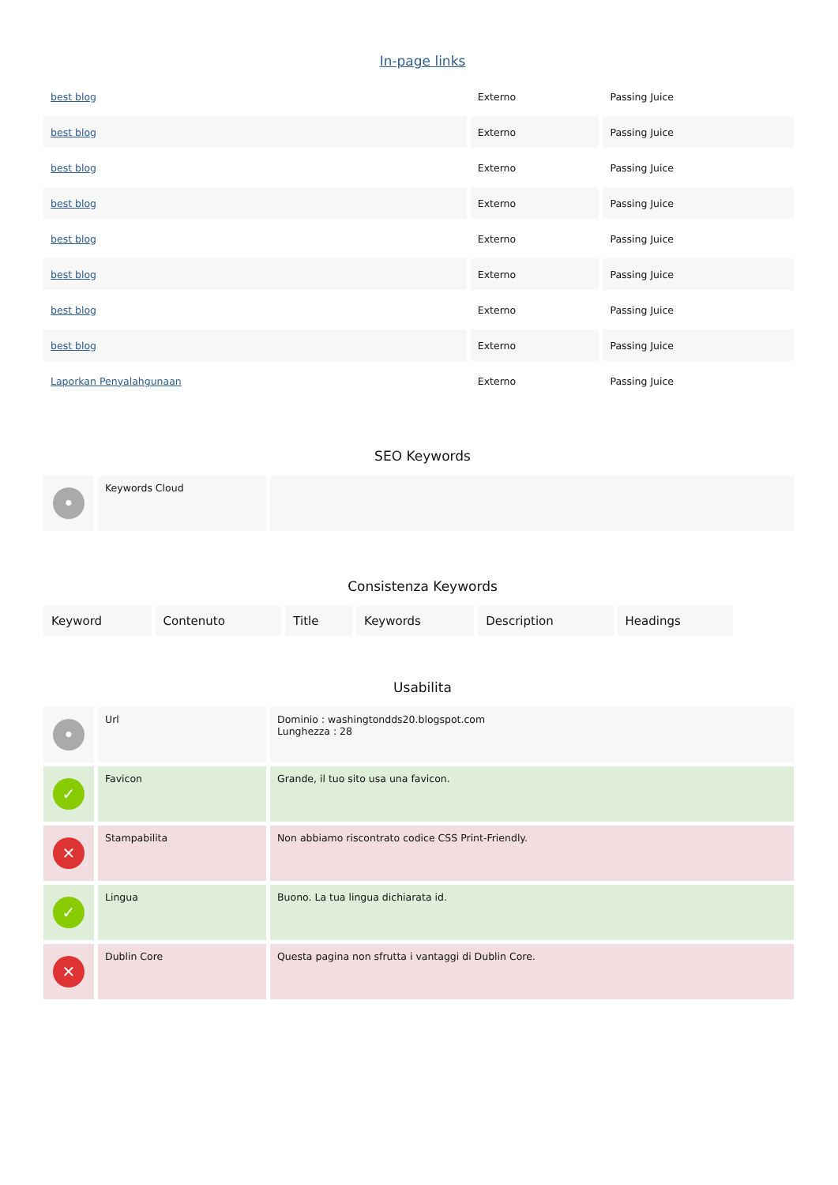In-page links
| best blog | Externo | Passing Juice |
| best blog | Externo | Passing Juice |
| best blog | Externo | Passing Juice |
| best blog | Externo | Passing Juice |
| best blog | Externo | Passing Juice |
| best blog | Externo | Passing Juice |
| best blog | Externo | Passing Juice |
| best blog | Externo | Passing Juice |
| Laporkan Penyalahgunaan | Externo | Passing Juice |
SEO Keywords
| • | Keywords Cloud | |
Consistenza Keywords
| Keyword | Contenuto | Title | Keywords | Description | Headings |
Usabilita
| • | Url | Dominio : washingtondds20.blogspot.com Lunghezza : 28 |
| ✓ | Favicon | Grande, il tuo sito usa una favicon. |
| ✕ | Stampabilita | Non abbiamo riscontrato codice CSS Print-Friendly. |
| ✓ | Lingua | Buono. La tua lingua dichiarata id. |
| ✕ | Dublin Core | Questa pagina non sfrutta i vantaggi di Dublin Core. |